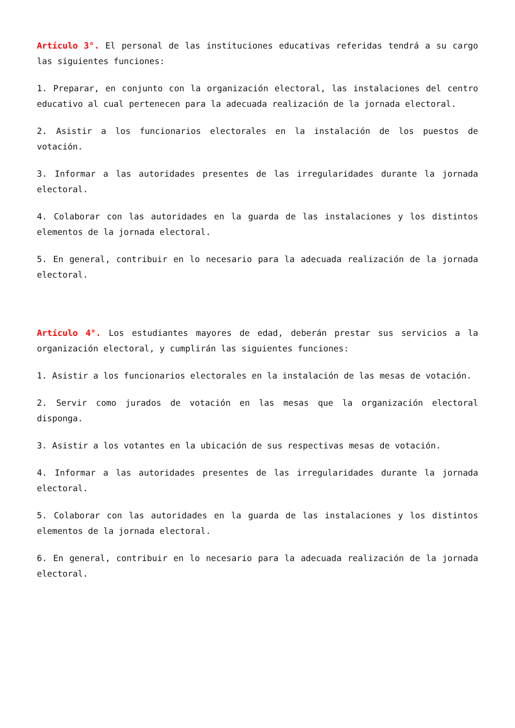Artículo 3°. El personal de las instituciones educativas referidas tendrá a su cargo las siguientes funciones:
1. Preparar, en conjunto con la organización electoral, las instalaciones del centro educativo al cual pertenecen para la adecuada realización de la jornada electoral.
2. Asistir a los funcionarios electorales en la instalación de los puestos de votación.
3. Informar a las autoridades presentes de las irregularidades durante la jornada electoral.
4. Colaborar con las autoridades en la guarda de las instalaciones y los distintos elementos de la jornada electoral.
5. En general, contribuir en lo necesario para la adecuada realización de la jornada electoral.
Artículo 4°. Los estudiantes mayores de edad, deberán prestar sus servicios a la organización electoral, y cumplirán las siguientes funciones:
1. Asistir a los funcionarios electorales en la instalación de las mesas de votación.
2. Servir como jurados de votación en las mesas que la organización electoral disponga.
3. Asistir a los votantes en la ubicación de sus respectivas mesas de votación.
4. Informar a las autoridades presentes de las irregularidades durante la jornada electoral.
5. Colaborar con las autoridades en la guarda de las instalaciones y los distintos elementos de la jornada electoral.
6. En general, contribuir en lo necesario para la adecuada realización de la jornada electoral.